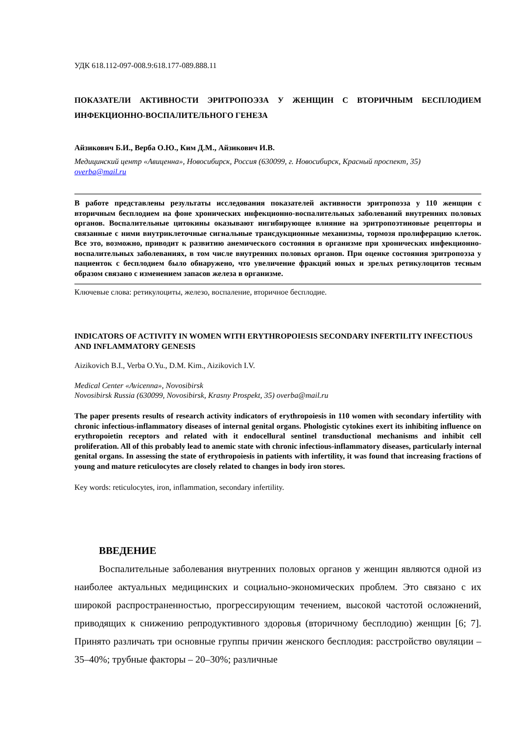УДК 618.112-097-008.9:618.177-089.888.11
ПОКАЗАТЕЛИ АКТИВНОСТИ ЭРИТРОПОЭЗА У ЖЕНЩИН С ВТОРИЧНЫМ БЕСПЛОДИЕМ ИНФЕКЦИОННО-ВОСПАЛИТЕЛЬНОГО ГЕНЕЗА
Айзикович Б.И., Верба О.Ю., Ким Д.М., Айзикович И.В.
Медицинский центр «Авиценна», Новосибирск, Россия (630099, г. Новосибирск, Красный проспект, 35)
overba@mail.ru
В работе представлены результаты исследования показателей активности эритропоэза у 110 женщин с вторичным бесплодием на фоне хронических инфекционно-воспалительных заболеваний внутренних половых органов. Воспалительные цитокины оказывают ингибирующее влияние на эритропоэтиновые рецепторы и связанные с ними внутриклеточные сигнальные трансдукционные механизмы, тормозя пролиферацию клеток. Все это, возможно, приводит к развитию анемического состояния в организме при хронических инфекционно-воспалительных заболеваниях, в том числе внутренних половых органов. При оценке состояния эритропоэза у пациенток с бесплодием было обнаружено, что увеличение фракций юных и зрелых ретикулоцитов тесным образом связано с изменением запасов железа в организме.
Ключевые слова: ретикулоциты, железо, воспаление, вторичное бесплодие.
INDICATORS OF ACTIVITY IN WOMEN WITH ERYTHROPOIESIS SECONDARY INFERTILITY INFECTIOUS AND INFLAMMATORY GENESIS
Aizikovich B.I., Verba O.Yu., D.M. Kim., Aizikovich I.V.
Medical Center «Avicenna», Novosibirsk
Novosibirsk Russia (630099, Novosibirsk, Krasny Prospekt, 35) overba@mail.ru
The paper presents results of research activity indicators of erythropoiesis in 110 women with secondary infertility with chronic infectious-inflammatory diseases of internal genital organs. Phologistic cytokines exert its inhibiting influence on erythropoietin receptors and related with it endocellural sentinel transductional mechanisms and inhibit cell proliferation. All of this probably lead to anemic state with chronic infectious-inflammatory diseases, particularly internal genital organs. In assessing the state of erythropoiesis in patients with infertility, it was found that increasing fractions of young and mature reticulocytes are closely related to changes in body iron stores.
Key words: reticulocytes, iron, inflammation, secondary infertility.
ВВЕДЕНИЕ
Воспалительные заболевания внутренних половых органов у женщин являются одной из наиболее актуальных медицинских и социально-экономических проблем. Это связано с их широкой распространенностью, прогрессирующим течением, высокой частотой осложнений, приводящих к снижению репродуктивного здоровья (вторичному бесплодию) женщин [6; 7]. Принято различать три основные группы причин женского бесплодия: расстройство овуляции – 35–40%; трубные факторы – 20–30%; различные